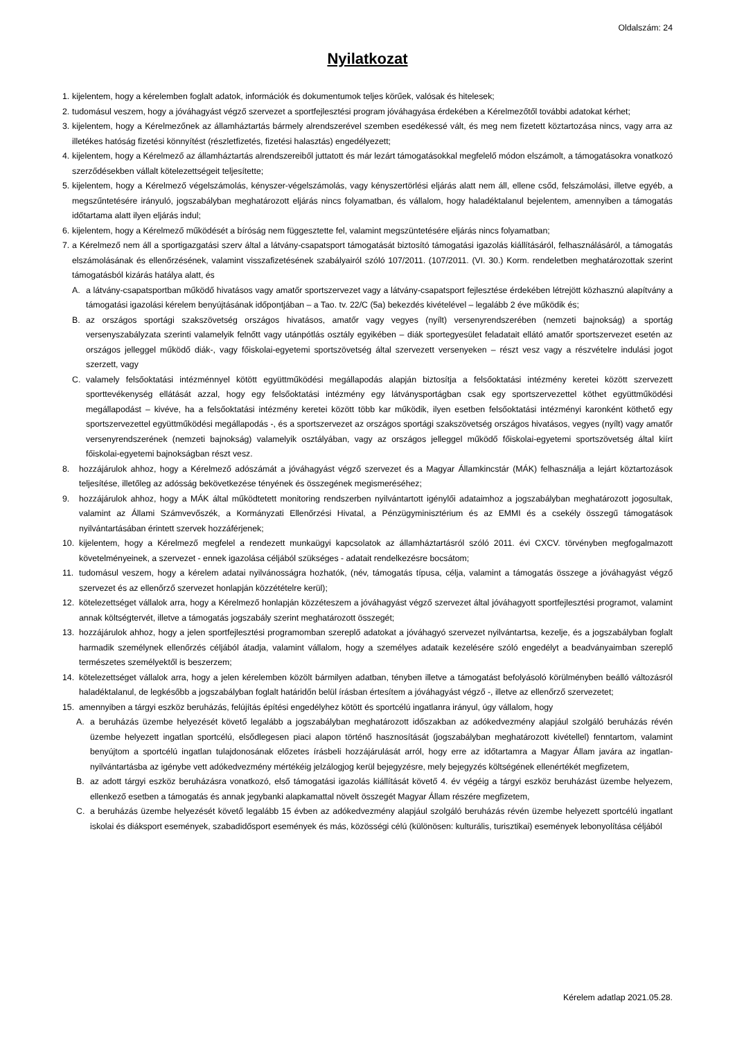Oldalszám: 24
Nyilatkozat
1. kijelentem, hogy a kérelemben foglalt adatok, információk és dokumentumok teljes körűek, valósak és hitelesek;
2. tudomásul veszem, hogy a jóváhagyást végző szervezet a sportfejlesztési program jóváhagyása érdekében a Kérelmezőtől további adatokat kérhet;
3. kijelentem, hogy a Kérelmezőnek az államháztartás bármely alrendszerével szemben esedékessé vált, és meg nem fizetett köztartozása nincs, vagy arra az illetékes hatóság fizetési könnyítést (részletfizetés, fizetési halasztás) engedélyezett;
4. kijelentem, hogy a Kérelmező az államháztartás alrendszereiből juttatott és már lezárt támogatásokkal megfelelő módon elszámolt, a támogatásokra vonatkozó szerződésekben vállalt kötelezettségeit teljesítette;
5. kijelentem, hogy a Kérelmező végelszámolás, kényszer-végelszámolás, vagy kényszertörlési eljárás alatt nem áll, ellene csőd, felszámolási, illetve egyéb, a megszűntetésére irányuló, jogszabályban meghatározott eljárás nincs folyamatban, és vállalom, hogy haladéktalanul bejelentem, amennyiben a támogatás időtartama alatt ilyen eljárás indul;
6. kijelentem, hogy a Kérelmező működését a bíróság nem függesztette fel, valamint megszüntetésére eljárás nincs folyamatban;
7. a Kérelmező nem áll a sportigazgatási szerv által a látvány-csapatsport támogatását biztosító támogatási igazolás kiállításáról, felhasználásáról, a támogatás elszámolásának és ellenőrzésének, valamint visszafizetésének szabályairól szóló 107/2011. (107/2011. (VI. 30.) Korm. rendeletben meghatározottak szerint támogatásból kizárás hatálya alatt, és
A. a látvány-csapatsportban működő hivatásos vagy amatőr sportszervezet vagy a látvány-csapatsport fejlesztése érdekében létrejött közhasznú alapítvány a támogatási igazolási kérelem benyújtásának időpontjában – a Tao. tv. 22/C (5a) bekezdés kivételével – legalább 2 éve működik és;
B. az országos sportági szakszövetség országos hivatásos, amatőr vagy vegyes (nyílt) versenyrendszerében (nemzeti bajnokság) a sportág versenyszabályzata szerinti valamelyik felnőtt vagy utánpótlás osztály egyikében – diák sportegyesület feladatait ellátó amatőr sportszervezet esetén az országos jelleggel működő diák-, vagy főiskolai-egyetemi sportszövetség által szervezett versenyeken – részt vesz vagy a részvételre indulási jogot szerzett, vagy
C. valamely felsőoktatási intézménnyel kötött együttműködési megállapodás alapján biztosítja a felsőoktatási intézmény keretei között szervezett sporttevékenység ellátását azzal, hogy egy felsőoktatási intézmény egy látványsportágban csak egy sportszervezettel köthet együttműködési megállapodást – kivéve, ha a felsőoktatási intézmény keretei között több kar működik, ilyen esetben felsőoktatási intézményi karonként köthető egy sportszervezettel együttműködési megállapodás -, és a sportszervezet az országos sportági szakszövetség országos hivatásos, vegyes (nyílt) vagy amatőr versenyrendszerének (nemzeti bajnokság) valamelyik osztályában, vagy az országos jelleggel működő főiskolai-egyetemi sportszövetség által kiírt főiskolai-egyetemi bajnokságban részt vesz.
8. hozzájárulok ahhoz, hogy a Kérelmező adószámát a jóváhagyást végző szervezet és a Magyar Államkincstár (MÁK) felhasználja a lejárt köztartozások teljesítése, illetőleg az adósság bekövetkezése tényének és összegének megismeréséhez;
9. hozzájárulok ahhoz, hogy a MÁK által működtetett monitoring rendszerben nyilvántartott igénylői adataimhoz a jogszabályban meghatározott jogosultak, valamint az Állami Számvevőszék, a Kormányzati Ellenőrzési Hivatal, a Pénzügyminisztérium és az EMMI és a csekély összegű támogatások nyilvántartásában érintett szervek hozzáférjenek;
10. kijelentem, hogy a Kérelmező megfelel a rendezett munkaügyi kapcsolatok az államháztartásról szóló 2011. évi CXCV. törvényben megfogalmazott követelményeinek, a szervezet - ennek igazolása céljából szükséges - adatait rendelkezésre bocsátom;
11. tudomásul veszem, hogy a kérelem adatai nyilvánosságra hozhatók, (név, támogatás típusa, célja, valamint a támogatás összege a jóváhagyást végző szervezet és az ellenőrző szervezet honlapján közzétételre kerül);
12. kötelezettséget vállalok arra, hogy a Kérelmező honlapján közzéteszem a jóváhagyást végző szervezet által jóváhagyott sportfejlesztési programot, valamint annak költségtervét, illetve a támogatás jogszabály szerint meghatározott összegét;
13. hozzájárulok ahhoz, hogy a jelen sportfejlesztési programomban szereplő adatokat a jóváhagyó szervezet nyilvántartsa, kezelje, és a jogszabályban foglalt harmadik személynek ellenőrzés céljából átadja, valamint vállalom, hogy a személyes adataik kezelésére szóló engedélyt a beadványaimban szereplő természetes személyektől is beszerzem;
14. kötelezettséget vállalok arra, hogy a jelen kérelemben közölt bármilyen adatban, tényben illetve a támogatást befolyásoló körülményben beálló változásról haladéktalanul, de legkésőbb a jogszabályban foglalt határidőn belül írásban értesítem a jóváhagyást végző -, illetve az ellenőrző szervezetet;
15. amennyiben a tárgyi eszköz beruházás, felújítás építési engedélyhez kötött és sportcélú ingatlanra irányul, úgy vállalom, hogy
A. a beruházás üzembe helyezését követő legalább a jogszabályban meghatározott időszakban az adókedvezmény alapjául szolgáló beruházás révén üzembe helyezett ingatlan sportcélú, elsődlegesen piaci alapon történő hasznosítását (jogszabályban meghatározott kivétellel) fenntartom, valamint benyújtom a sportcélú ingatlan tulajdonosának előzetes írásbeli hozzájárulását arról, hogy erre az időtartamra a Magyar Állam javára az ingatlan-nyilvántartásba az igénybe vett adókedvezmény mértékéig jelzálogjog kerül bejegyzésre, mely bejegyzés költségének ellenértékét megfizetem,
B. az adott tárgyi eszköz beruházásra vonatkozó, első támogatási igazolás kiállítását követő 4. év végéig a tárgyi eszköz beruházást üzembe helyezem, ellenkező esetben a támogatás és annak jegybanki alapkamattal növelt összegét Magyar Állam részére megfizetem,
C. a beruházás üzembe helyezését követő legalább 15 évben az adókedvezmény alapjául szolgáló beruházás révén üzembe helyezett sportcélú ingatlant iskolai és diáksport események, szabadidősport események és más, közösségi célú (különösen: kulturális, turisztikai) események lebonyolítása céljából
Kérelem adatlap 2021.05.28.